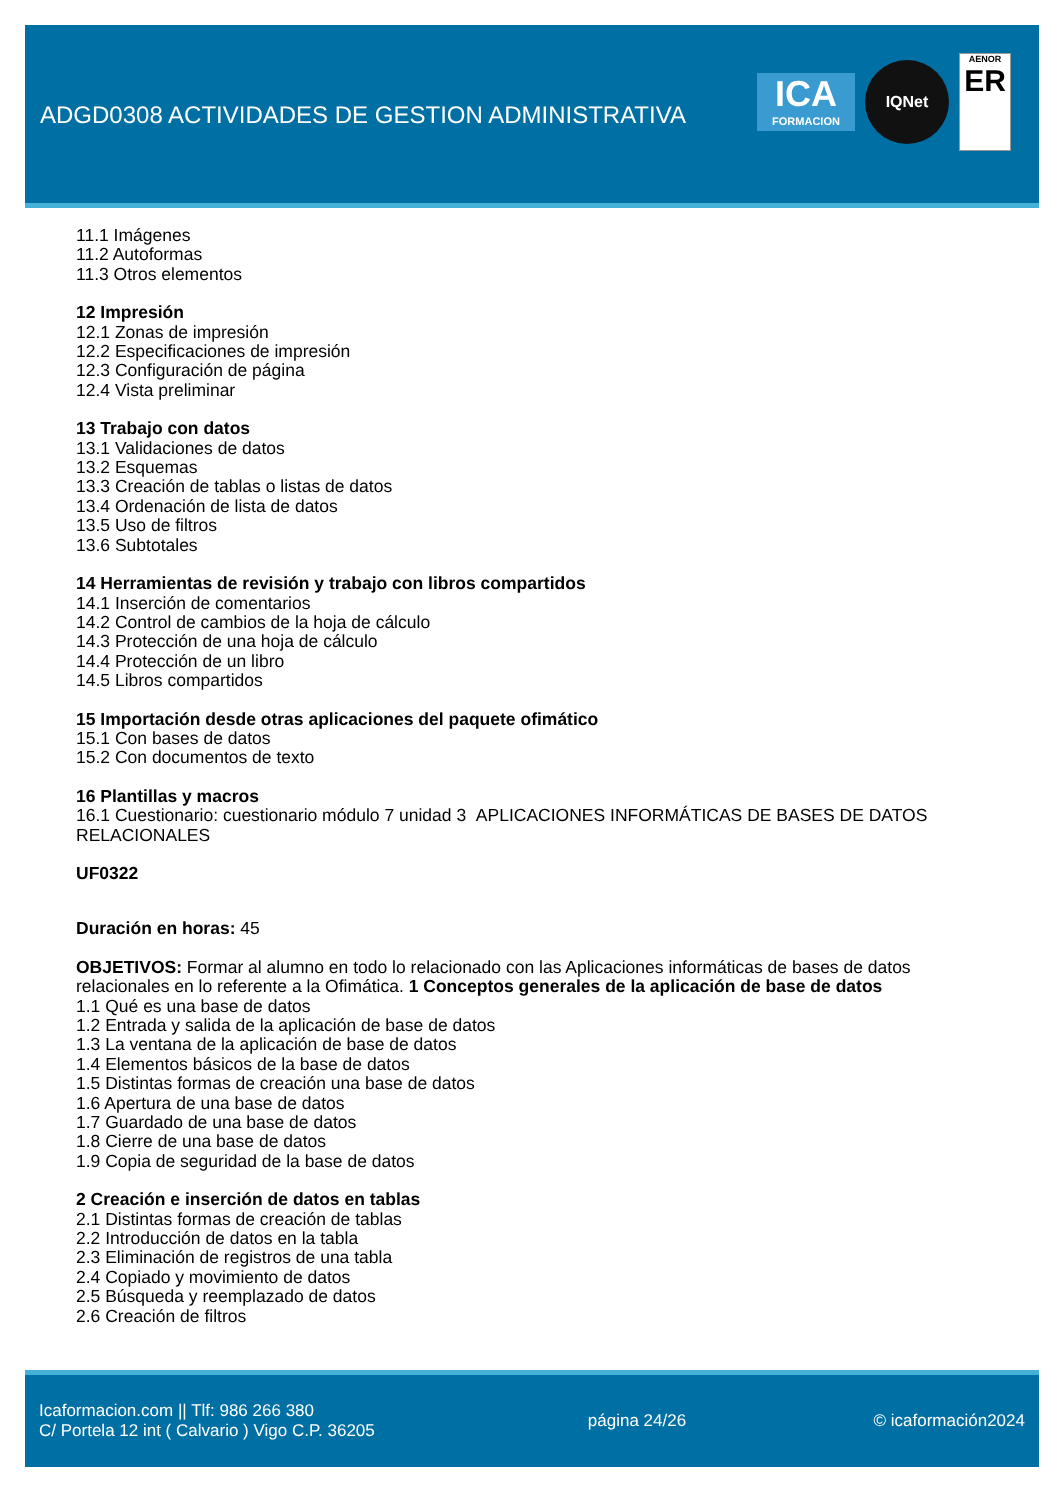ADGD0308 ACTIVIDADES DE GESTION ADMINISTRATIVA
ICA
FORMACION
IQNet
AENOR
ER
11.1 Imágenes
11.2 Autoformas
11.3 Otros elementos
12 Impresión
12.1 Zonas de impresión
12.2 Especificaciones de impresión
12.3 Configuración de página
12.4 Vista preliminar
13 Trabajo con datos
13.1 Validaciones de datos
13.2 Esquemas
13.3 Creación de tablas o listas de datos
13.4 Ordenación de lista de datos
13.5 Uso de filtros
13.6 Subtotales
14 Herramientas de revisión y trabajo con libros compartidos
14.1 Inserción de comentarios
14.2 Control de cambios de la hoja de cálculo
14.3 Protección de una hoja de cálculo
14.4 Protección de un libro
14.5 Libros compartidos
15 Importación desde otras aplicaciones del paquete ofimático
15.1 Con bases de datos
15.2 Con documentos de texto
16 Plantillas y macros
16.1 Cuestionario: cuestionario módulo 7 unidad 3 APLICACIONES INFORMÁTICAS DE BASES DE DATOS RELACIONALES
UF0322
Duración en horas: 45
OBJETIVOS: Formar al alumno en todo lo relacionado con las Aplicaciones informáticas de bases de datos relacionales en lo referente a la Ofimática. 1 Conceptos generales de la aplicación de base de datos
1.1 Qué es una base de datos
1.2 Entrada y salida de la aplicación de base de datos
1.3 La ventana de la aplicación de base de datos
1.4 Elementos básicos de la base de datos
1.5 Distintas formas de creación una base de datos
1.6 Apertura de una base de datos
1.7 Guardado de una base de datos
1.8 Cierre de una base de datos
1.9 Copia de seguridad de la base de datos
2 Creación e inserción de datos en tablas
2.1 Distintas formas de creación de tablas
2.2 Introducción de datos en la tabla
2.3 Eliminación de registros de una tabla
2.4 Copiado y movimiento de datos
2.5 Búsqueda y reemplazado de datos
2.6 Creación de filtros
Icaformacion.com || Tlf: 986 266 380
C/ Portela 12 int ( Calvario ) Vigo C.P. 36205
página 24/26 © icaformación2024